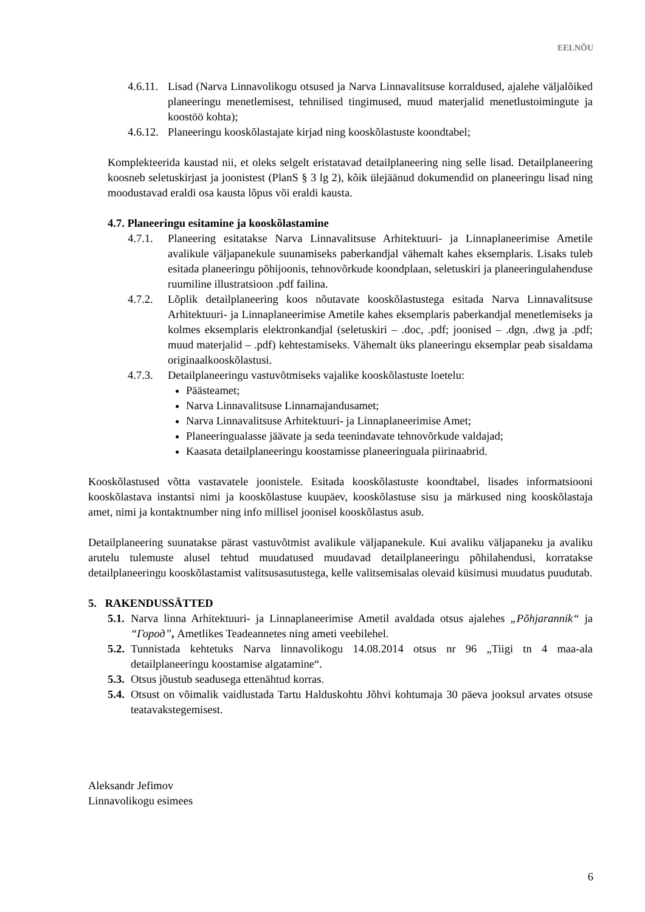EELNÕU
4.6.11. Lisad (Narva Linnavolikogu otsused ja Narva Linnavalitsuse korraldused, ajalehe väljalõiked planeeringu menetlemisest, tehnilised tingimused, muud materjalid menetlustoimingute ja koostöö kohta);
4.6.12. Planeeringu kooskõlastajate kirjad ning kooskõlastuste koondtabel;
Komplekteerida kaustad nii, et oleks selgelt eristatavad detailplaneering ning selle lisad. Detailplaneering koosneb seletuskirjast ja joonistest (PlanS § 3 lg 2), kõik ülejäänud dokumendid on planeeringu lisad ning moodustavad eraldi osa kausta lõpus või eraldi kausta.
4.7. Planeeringu esitamine ja kooskõlastamine
4.7.1. Planeering esitatakse Narva Linnavalitsuse Arhitektuuri- ja Linnaplaneerimise Ametile avalikule väljapanekule suunamiseks paberkandjal vähemalt kahes eksemplaris. Lisaks tuleb esitada planeeringu põhijoonis, tehnovõrkude koondplaan, seletuskiri ja planeeringulahenduse ruumiline illustratsioon .pdf failina.
4.7.2. Lõplik detailplaneering koos nõutavate kooskõlastustega esitada Narva Linnavalitsuse Arhitektuuri- ja Linnaplaneerimise Ametile kahes eksemplaris paberkandjal menetlemiseks ja kolmes eksemplaris elektronkandjal (seletuskiri – .doc, .pdf; joonised – .dgn, .dwg ja .pdf; muud materjalid – .pdf) kehtestamiseks. Vähemalt üks planeeringu eksemplar peab sisaldama originaalkooskõlastusi.
4.7.3. Detailplaneeringu vastuvõtmiseks vajalike kooskõlastuste loetelu:
Päästeamet;
Narva Linnavalitsuse Linnamajandusamet;
Narva Linnavalitsuse Arhitektuuri- ja Linnaplaneerimise Amet;
Planeeringualasse jäävate ja seda teenindavate tehnovõrkude valdajad;
Kaasata detailplaneeringu koostamisse planeeringuala piirinaabrid.
Kooskõlastused võtta vastavatele joonistele. Esitada kooskõlastuste koondtabel, lisades informatsiooni kooskõlastava instantsi nimi ja kooskõlastuse kuupäev, kooskõlastuse sisu ja märkused ning kooskõlastaja amet, nimi ja kontaktnumber ning info millisel joonisel kooskõlastus asub.
Detailplaneering suunatakse pärast vastuvõtmist avalikule väljapanekule. Kui avaliku väljapaneku ja avaliku arutelu tulemuste alusel tehtud muudatused muudavad detailplaneeringu põhilahendusi, korratakse detailplaneeringu kooskõlastamist valitsusasutustega, kelle valitsemisalas olevaid küsimusi muudatus puudutab.
5. RAKENDUSSÄTTED
5.1. Narva linna Arhitektuuri- ja Linnaplaneerimise Ametil avaldada otsus ajalehes „Põhjarannik“ ja “Город”, Ametlikes Teadeannetes ning ameti veebilehel.
5.2. Tunnistada kehtetuks Narva linnavolikogu 14.08.2014 otsus nr 96 „Tiigi tn 4 maa-ala detailplaneeringu koostamise algatamine“.
5.3. Otsus jõustub seadusega ettenähtud korras.
5.4. Otsust on võimalik vaidlustada Tartu Halduskohtu Jõhvi kohtumaja 30 päeva jooksul arvates otsuse teatavakstegemisest.
Aleksandr Jefimov
Linnavolikogu esimees
6